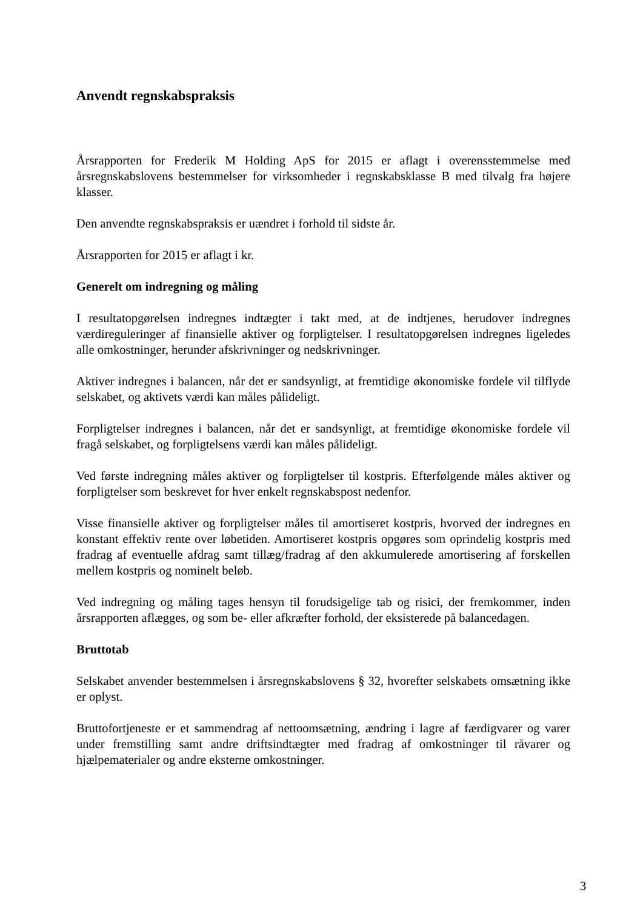Anvendt regnskabspraksis
Årsrapporten for Frederik M Holding ApS for 2015 er aflagt i overensstemmelse med årsregnskabslovens bestemmelser for virksomheder i regnskabsklasse B med tilvalg fra højere klasser.
Den anvendte regnskabspraksis er uændret i forhold til sidste år.
Årsrapporten for 2015 er aflagt i kr.
Generelt om indregning og måling
I resultatopgørelsen indregnes indtægter i takt med, at de indtjenes, herudover indregnes værdireguleringer af finansielle aktiver og forpligtelser. I resultatopgørelsen indregnes ligeledes alle omkostninger, herunder afskrivninger og nedskrivninger.
Aktiver indregnes i balancen, når det er sandsynligt, at fremtidige økonomiske fordele vil tilflyde selskabet, og aktivets værdi kan måles pålideligt.
Forpligtelser indregnes i balancen, når det er sandsynligt, at fremtidige økonomiske fordele vil fragå selskabet, og forpligtelsens værdi kan måles pålideligt.
Ved første indregning måles aktiver og forpligtelser til kostpris. Efterfølgende måles aktiver og forpligtelser som beskrevet for hver enkelt regnskabspost nedenfor.
Visse finansielle aktiver og forpligtelser måles til amortiseret kostpris, hvorved der indregnes en konstant effektiv rente over løbetiden. Amortiseret kostpris opgøres som oprindelig kostpris med fradrag af eventuelle afdrag samt tillæg/fradrag af den akkumulerede amortisering af forskellen mellem kostpris og nominelt beløb.
Ved indregning og måling tages hensyn til forudsigelige tab og risici, der fremkommer, inden årsrapporten aflægges, og som be- eller afkræfter forhold, der eksisterede på balancedagen.
Bruttotab
Selskabet anvender bestemmelsen i årsregnskabslovens § 32, hvorefter selskabets omsætning ikke er oplyst.
Bruttofortjeneste er et sammendrag af nettoomsætning, ændring i lagre af færdigvarer og varer under fremstilling samt andre driftsindtægter med fradrag af omkostninger til råvarer og hjælpematerialer og andre eksterne omkostninger.
3